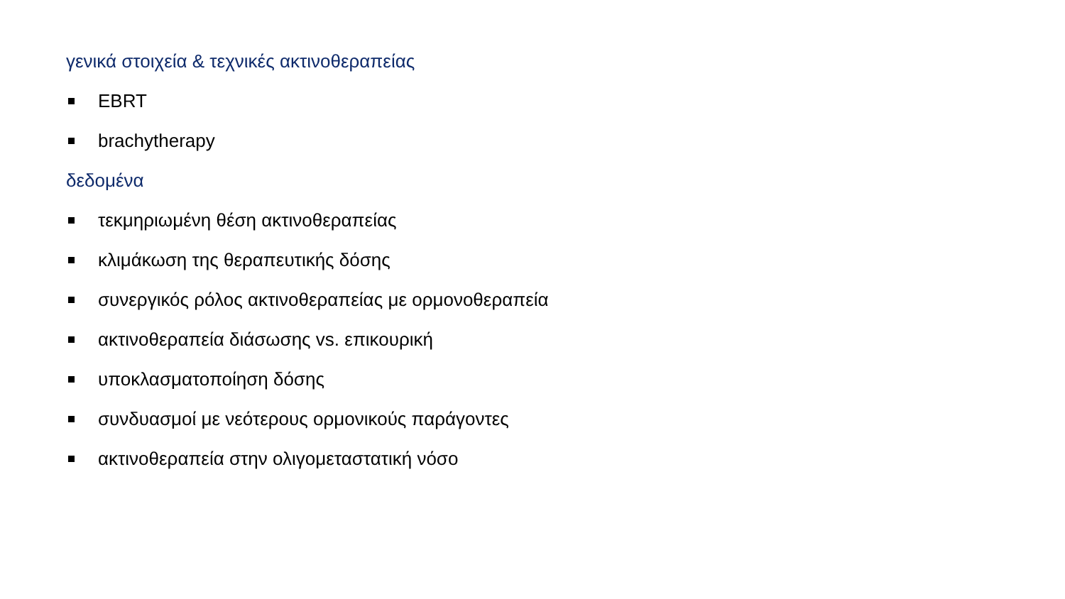γενικά στοιχεία & τεχνικές ακτινοθεραπείας
EBRT
brachytherapy
δεδομένα
τεκμηριωμένη θέση ακτινοθεραπείας
κλιμάκωση της θεραπευτικής δόσης
συνεργικός ρόλος ακτινοθεραπείας με ορμονοθεραπεία
ακτινοθεραπεία διάσωσης vs. επικουρική
υποκλασματοποίηση δόσης
συνδυασμοί με νεότερους ορμονικούς παράγοντες
ακτινοθεραπεία στην ολιγομεταστατική νόσο